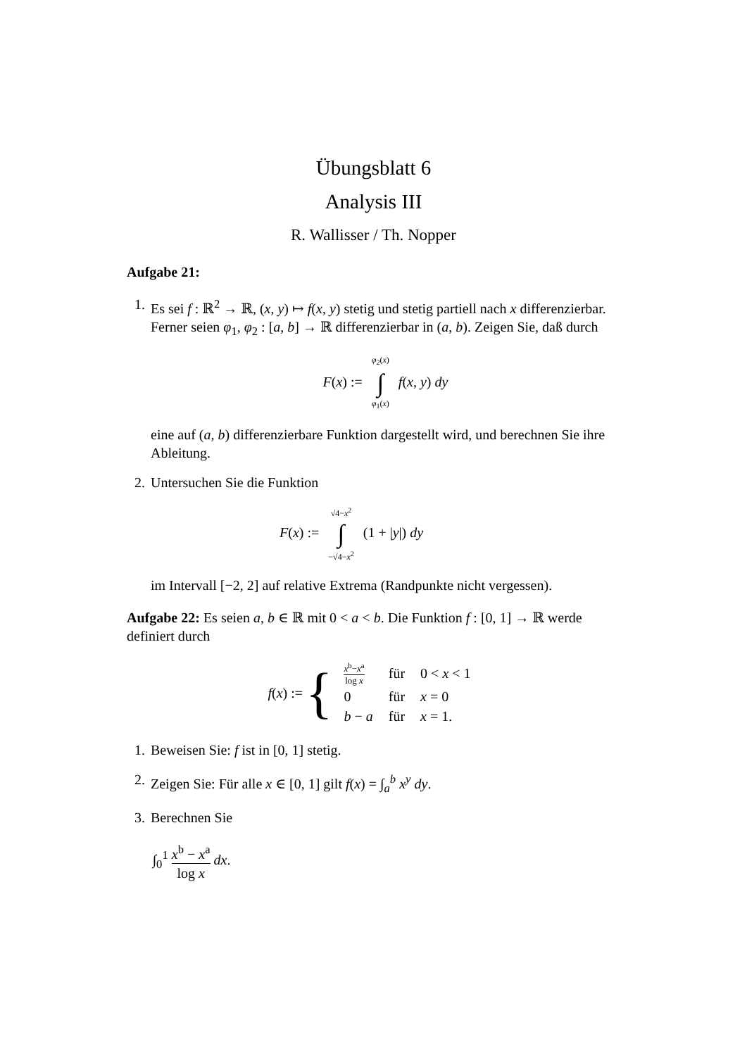Übungsblatt 6
Analysis III
R. Wallisser / Th. Nopper
Aufgabe 21:
1. Es sei f : ℝ<sup>2</sup> → ℝ, (x, y) ↦ f(x, y) stetig und stetig partiell nach x differenzierbar. Ferner seien φ<sub>1</sub>, φ<sub>2</sub> : [a, b] → ℝ differenzierbar in (a, b). Zeigen Sie, daß durch
F(x) := φ<sub>2</sub>(x) ∫ φ<sub>1</sub>(x) f(x, y) dy
eine auf (a, b) differenzierbare Funktion dargestellt wird, und berechnen Sie ihre Ableitung.
2. Untersuchen Sie die Funktion
F(x) := √4−x<sup>2</sup> ∫ −√4−x<sup>2</sup> (1 + |y|) dy
im Intervall [−2, 2] auf relative Extrema (Randpunkte nicht vergessen).
Aufgabe 22: Es seien a, b ∈ ℝ mit 0 < a < b. Die Funktion f : [0, 1] → ℝ werde definiert durch
f(x) := {
| x<sup>b</sup>− x<sup>a</sup> log x | für | 0 < x < 1 |
| 0 | für | x = 0 |
| b − a | für | x = 1. |
1. Beweisen Sie: f ist in [0, 1] stetig.
2. Zeigen Sie: Für alle x ∈ [0, 1] gilt f(x) = ∫<sub>a</sub><sup>b</sup> x<sup>y</sup> dy.
3. Berechnen Sie
∫<sub>0</sub><sup>1</sup> x<sup>b</sup> − x<sup>a</sup> log x dx.